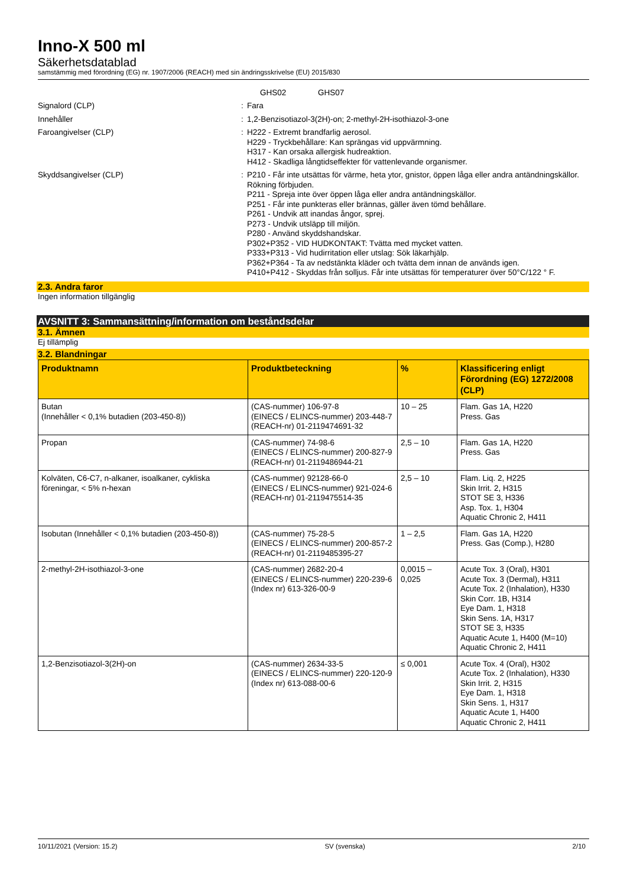Inno-X 500 ml
Säkerhetsdatablad
samstämmig med förordning (EG) nr. 1907/2006 (REACH) med sin ändringsskrivelse (EU) 2015/830
GHS02 GHS07
Signalord (CLP) : Fara
Innehåller : 1,2-Benzisotiazol-3(2H)-on; 2-methyl-2H-isothiazol-3-one
Faroangivelser (CLP) : H222 - Extremt brandfarlig aerosol.
H229 - Tryckbehållare: Kan sprängas vid uppvärmning.
H317 - Kan orsaka allergisk hudreaktion.
H412 - Skadliga långtidseffekter för vattenlevande organismer.
Skyddsangivelser (CLP) : P210 - Får inte utsättas för värme, heta ytor, gnistor, öppen låga eller andra antändningskällor. Rökning förbjuden.
P211 - Spreja inte över öppen låga eller andra antändningskällor.
P251 - Får inte punkteras eller brännas, gäller även tömd behållare.
P261 - Undvik att inandas ångor, sprej.
P273 - Undvik utsläpp till miljön.
P280 - Använd skyddshandskar.
P302+P352 - VID HUDKONTAKT: Tvätta med mycket vatten.
P333+P313 - Vid hudirritation eller utslag: Sök läkarhjälp.
P362+P364 - Ta av nedstänkta kläder och tvätta dem innan de används igen.
P410+P412 - Skyddas från solljus. Får inte utsättas för temperaturer över 50°C/122 ° F.
2.3. Andra faror
Ingen information tillgänglig
AVSNITT 3: Sammansättning/information om beståndsdelar
3.1. Ämnen
Ej tillämplig
3.2. Blandningar
| Produktnamn | Produktbeteckning | % | Klassificering enligt Förordning (EG) 1272/2008 (CLP) |
| --- | --- | --- | --- |
| Butan (Innehåller < 0,1% butadien (203-450-8)) | (CAS-nummer) 106-97-8 (EINECS / ELINCS-nummer) 203-448-7 (REACH-nr) 01-2119474691-32 | 10 – 25 | Flam. Gas 1A, H220 Press. Gas |
| Propan | (CAS-nummer) 74-98-6 (EINECS / ELINCS-nummer) 200-827-9 (REACH-nr) 01-2119486944-21 | 2,5 – 10 | Flam. Gas 1A, H220 Press. Gas |
| Kolväten, C6-C7, n-alkaner, isoalkaner, cykliska föreningar, < 5% n-hexan | (CAS-nummer) 92128-66-0 (EINECS / ELINCS-nummer) 921-024-6 (REACH-nr) 01-2119475514-35 | 2,5 – 10 | Flam. Liq. 2, H225 Skin Irrit. 2, H315 STOT SE 3, H336 Asp. Tox. 1, H304 Aquatic Chronic 2, H411 |
| Isobutan (Innehåller < 0,1% butadien (203-450-8)) | (CAS-nummer) 75-28-5 (EINECS / ELINCS-nummer) 200-857-2 (REACH-nr) 01-2119485395-27 | 1 – 2,5 | Flam. Gas 1A, H220 Press. Gas (Comp.), H280 |
| 2-methyl-2H-isothiazol-3-one | (CAS-nummer) 2682-20-4 (EINECS / ELINCS-nummer) 220-239-6 (Index nr) 613-326-00-9 | 0,0015 – 0,025 | Acute Tox. 3 (Oral), H301 Acute Tox. 3 (Dermal), H311 Acute Tox. 2 (Inhalation), H330 Skin Corr. 1B, H314 Eye Dam. 1, H318 Skin Sens. 1A, H317 STOT SE 3, H335 Aquatic Acute 1, H400 (M=10) Aquatic Chronic 2, H411 |
| 1,2-Benzisotiazol-3(2H)-on | (CAS-nummer) 2634-33-5 (EINECS / ELINCS-nummer) 220-120-9 (Index nr) 613-088-00-6 | ≤ 0,001 | Acute Tox. 4 (Oral), H302 Acute Tox. 2 (Inhalation), H330 Skin Irrit. 2, H315 Eye Dam. 1, H318 Skin Sens. 1, H317 Aquatic Acute 1, H400 Aquatic Chronic 2, H411 |
10/11/2021 (Version: 15.2) SV (svenska) 2/10